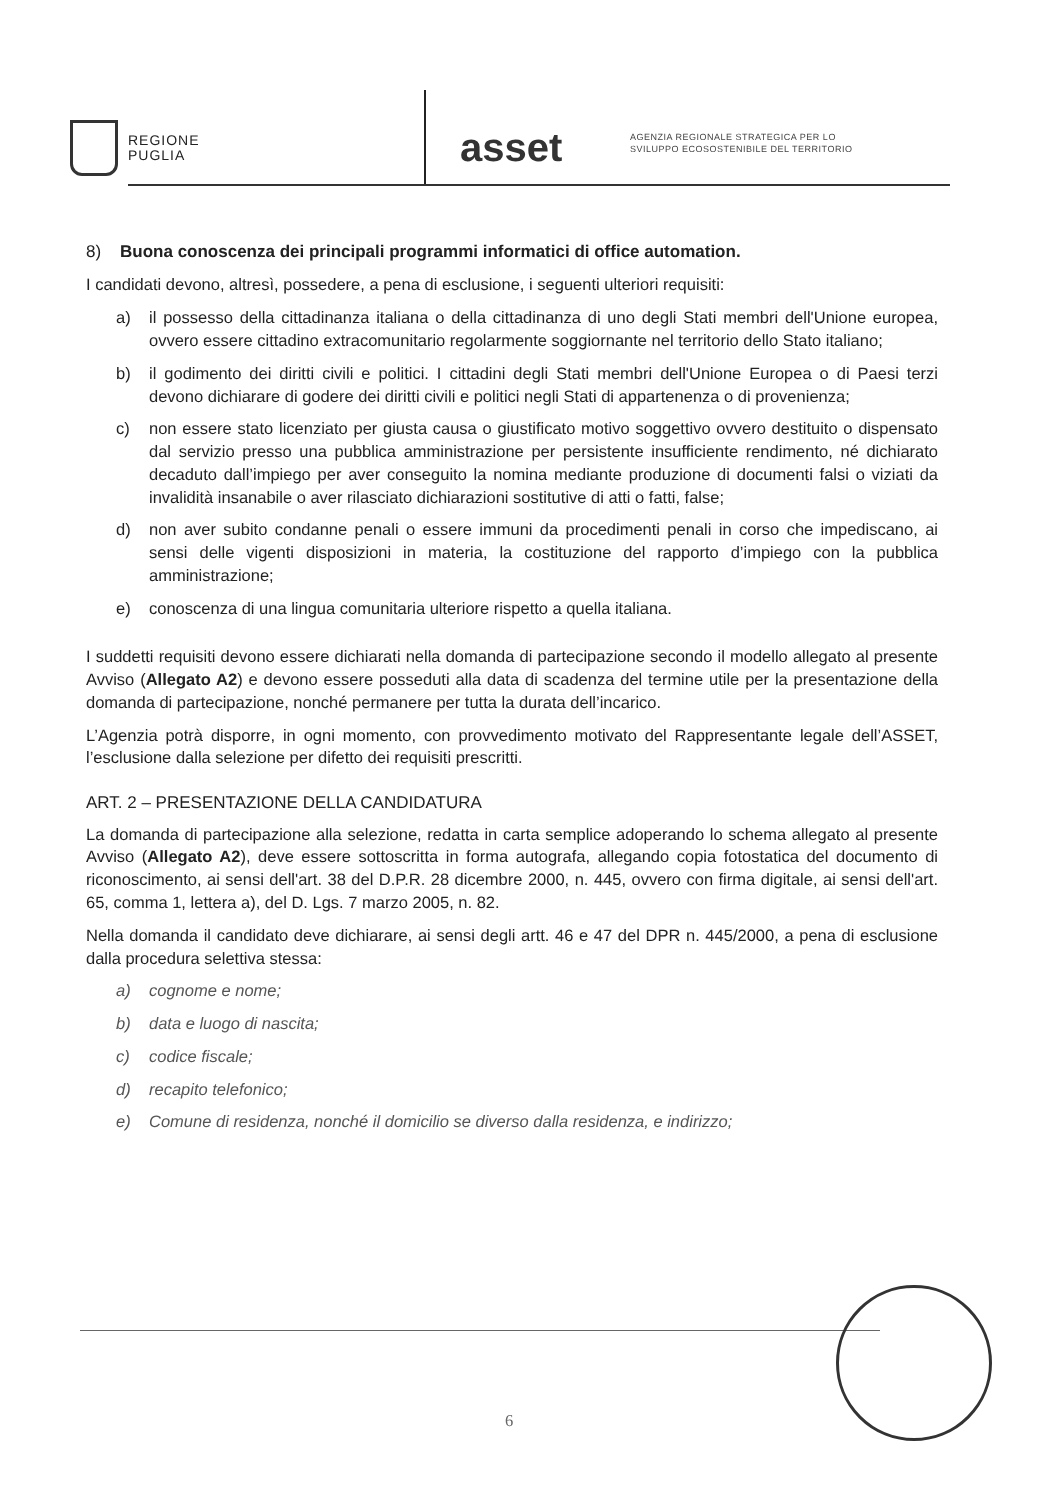REGIONE
PUGLIA
asset
AGENZIA REGIONALE STRATEGICA PER LO
SVILUPPO ECOSOSTENIBILE DEL TERRITORIO
8) Buona conoscenza dei principali programmi informatici di office automation.
I candidati devono, altresì, possedere, a pena di esclusione, i seguenti ulteriori requisiti:
a) il possesso della cittadinanza italiana o della cittadinanza di uno degli Stati membri dell'Unione europea, ovvero essere cittadino extracomunitario regolarmente soggiornante nel territorio dello Stato italiano;
b) il godimento dei diritti civili e politici. I cittadini degli Stati membri dell'Unione Europea o di Paesi terzi devono dichiarare di godere dei diritti civili e politici negli Stati di appartenenza o di provenienza;
c) non essere stato licenziato per giusta causa o giustificato motivo soggettivo ovvero destituito o dispensato dal servizio presso una pubblica amministrazione per persistente insufficiente rendimento, né dichiarato decaduto dall’impiego per aver conseguito la nomina mediante produzione di documenti falsi o viziati da invalidità insanabile o aver rilasciato dichiarazioni sostitutive di atti o fatti, false;
d) non aver subito condanne penali o essere immuni da procedimenti penali in corso che impediscano, ai sensi delle vigenti disposizioni in materia, la costituzione del rapporto d’impiego con la pubblica amministrazione;
e) conoscenza di una lingua comunitaria ulteriore rispetto a quella italiana.
I suddetti requisiti devono essere dichiarati nella domanda di partecipazione secondo il modello allegato al presente Avviso (Allegato A2) e devono essere posseduti alla data di scadenza del termine utile per la presentazione della domanda di partecipazione, nonché permanere per tutta la durata dell’incarico.
L’Agenzia potrà disporre, in ogni momento, con provvedimento motivato del Rappresentante legale dell’ASSET, l’esclusione dalla selezione per difetto dei requisiti prescritti.
ART. 2 – PRESENTAZIONE DELLA CANDIDATURA
La domanda di partecipazione alla selezione, redatta in carta semplice adoperando lo schema allegato al presente Avviso (Allegato A2), deve essere sottoscritta in forma autografa, allegando copia fotostatica del documento di riconoscimento, ai sensi dell'art. 38 del D.P.R. 28 dicembre 2000, n. 445, ovvero con firma digitale, ai sensi dell'art. 65, comma 1, lettera a), del D. Lgs. 7 marzo 2005, n. 82.
Nella domanda il candidato deve dichiarare, ai sensi degli artt. 46 e 47 del DPR n. 445/2000, a pena di esclusione dalla procedura selettiva stessa:
a) cognome e nome;
b) data e luogo di nascita;
c) codice fiscale;
d) recapito telefonico;
e) Comune di residenza, nonché il domicilio se diverso dalla residenza, e indirizzo;
6